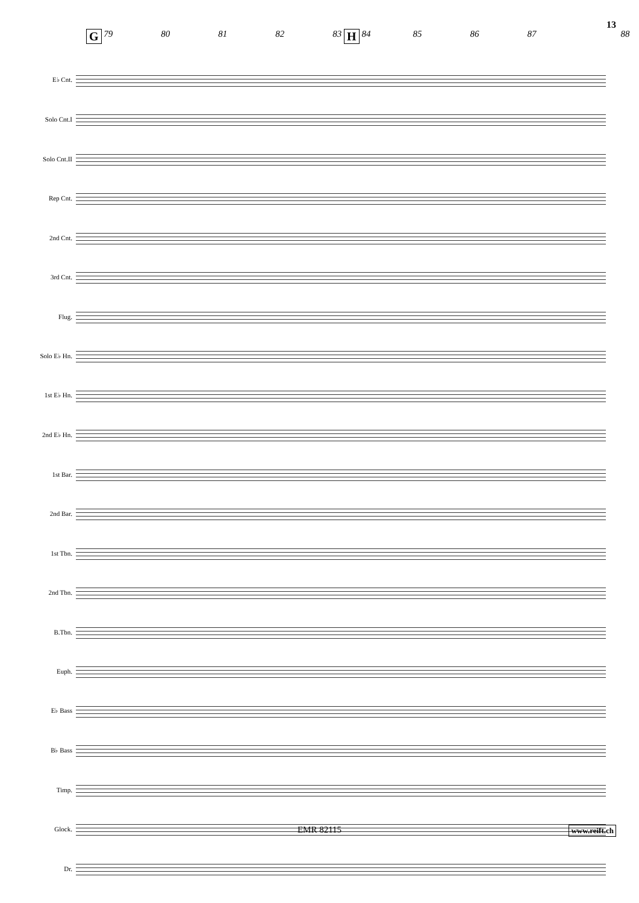13
G 79 80 81 82 83 H 84 85 86 87 88
E♭ Cnt.
Solo Cnt.I
Solo Cnt.II
Rep Cnt.
2nd Cnt.
3rd Cnt.
Flug.
Solo E♭ Hn.
1st E♭ Hn.
2nd E♭ Hn.
1st Bar.
2nd Bar.
1st Tbn.
2nd Tbn.
B.Tbn.
Euph.
E♭ Bass
B♭ Bass
Timp.
Glock.
Dr.
EMR 82115 www.reift.ch